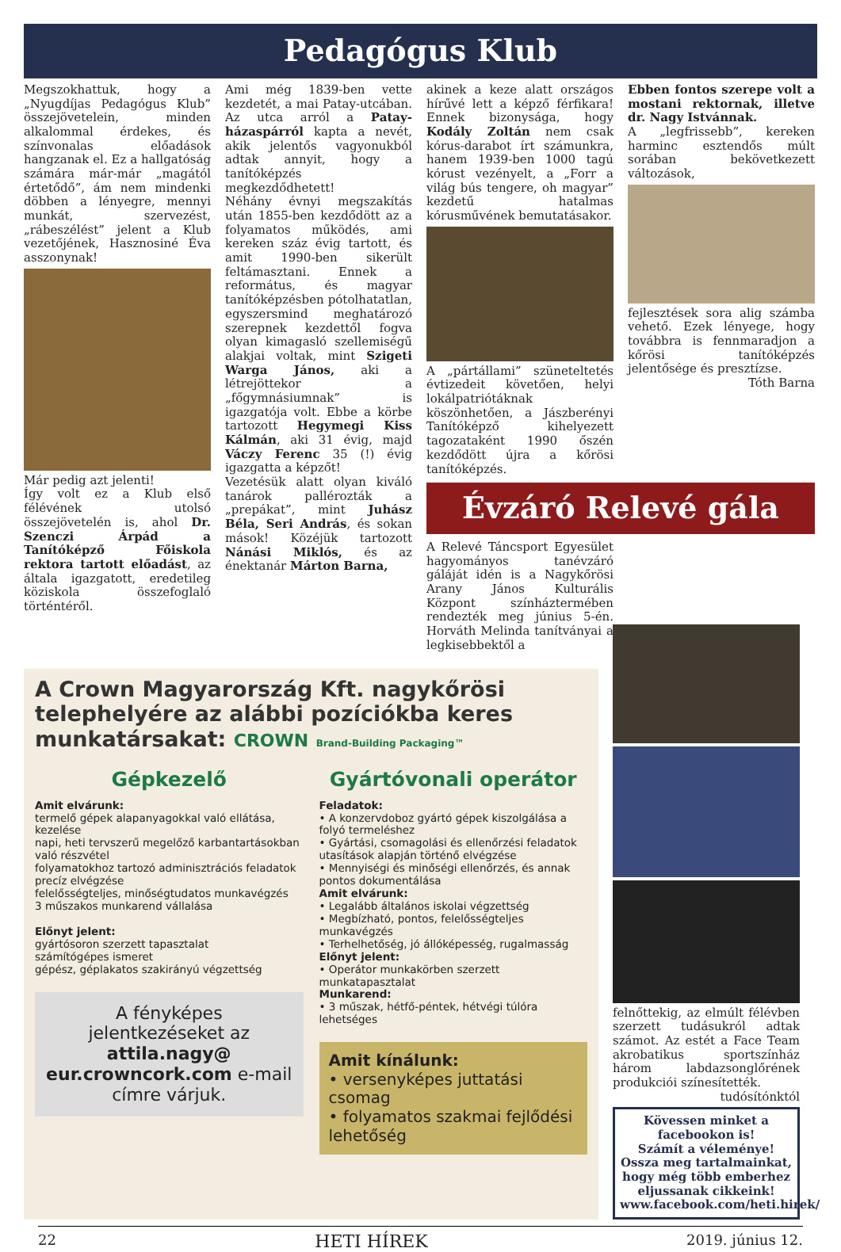Pedagógus Klub
Megszokhattuk, hogy a „Nyugdíjas Pedagógus Klub” összejövetelein, minden alkalommal érdekes, és színvonalas előadások hangzanak el. Ez a hallgatóság számára már-már „magától értetődő”, ám nem mindenki döbben a lényegre, mennyi munkát, szervezést, „rábeszélést” jelent a Klub vezetőjének, Hasznosiné Éva asszonynak!
Már pedig azt jelenti!
Így volt ez a Klub első félévének utolsó összejövetelén is, ahol Dr. Szenczi Árpád a Tanítóképző Főiskola rektora tartott előadást, az általa igazgatott, eredetileg köziskola összefoglaló történtéről.
Ami még 1839-ben vette kezdetét, a mai Patay-utcában. Az utca arról a Patay-házaspárról kapta a nevét, akik jelentős vagyonukból adtak annyit, hogy a tanítóképzés megkezdődhetett!
Néhány évnyi megszakítás után 1855-ben kezdődött az a folyamatos működés, ami kereken száz évig tartott, és amit 1990-ben sikerült feltámasztani. Ennek a református, és magyar tanítóképzésben pótolhatatlan, egyszersmind meghatározó szerepnek kezdettől fogva olyan kimagasló szellemiségű alakjai voltak, mint Szigeti Warga János, aki a létrejöttekor a „főgymnásiumnak” is igazgatója volt. Ebbe a körbe tartozott Hegymegi Kiss Kálmán, aki 31 évig, majd Váczy Ferenc 35 (!) évig igazgatta a képzőt!
Vezetésük alatt olyan kiváló tanárok pallérozták a „prepákat”, mint Juhász Béla, Seri András, és sokan mások! Közéjük tartozott Nánási Miklós, és az énektanár Márton Barna,
akinek a keze alatt országos hírűvé lett a képző férfikara! Ennek bizonysága, hogy Kodály Zoltán nem csak kórus-darabot írt számunkra, hanem 1939-ben 1000 tagú kórust vezényelt, a „Forr a világ bús tengere, oh magyar” kezdetű hatalmas kórusművének bemutatásakor.
A „pártállami” szüneteltetés évtizedeit követően, helyi lokálpatriótáknak köszönhetően, a Jászberényi Tanítóképző kihelyezett tagozataként 1990 őszén kezdődött újra a kőrösi tanítóképzés.
Ebben fontos szerepe volt a mostani rektornak, illetve dr. Nagy Istvánnak.
A „legfrissebb”, kereken harminc esztendős múlt sorában bekövetkezett változások,
fejlesztések sora alig számba vehető. Ezek lényege, hogy továbbra is fennmaradjon a kőrösi tanítóképzés jelentősége és presztízse.
Tóth Barna
Évzáró Relevé gála
A Relevé Táncsport Egyesület hagyományos tanévzáró gáláját idén is a Nagykőrösi Arany János Kulturális Központ színháztermében rendezték meg június 5-én. Horváth Melinda tanítványai a legkisebbektől a
A Crown Magyarország Kft. nagykőrösi telephelyére az alábbi pozíciókba keres munkatársakat: CROWN Brand-Building Packaging™
Gépkezelő
Amit elvárunk:
termelő gépek alapanyagokkal való ellátása, kezelése
napi, heti tervszerű megelőző karbantartásokban való részvétel
folyamatokhoz tartozó adminisztrációs feladatok precíz elvégzése
felelősségteljes, minőségtudatos munkavégzés
3 műszakos munkarend vállalása
Előnyt jelent:
gyártósoron szerzett tapasztalat
számítógépes ismeret
gépész, géplakatos szakirányú végzettség
A fényképes jelentkezéseket az attila.nagy@ eur.crowncork.com e-mail címre várjuk.
Gyártóvonali operátor
Feladatok:
• A konzervdoboz gyártó gépek kiszolgálása a folyó termeléshez
• Gyártási, csomagolási és ellenőrzési feladatok utasítások alapján történő elvégzése
• Mennyiségi és minőségi ellenőrzés, és annak pontos dokumentálása
Amit elvárunk:
• Legalább általános iskolai végzettség
• Megbízható, pontos, felelősségteljes munkavégzés
• Terhelhetőség, jó állóképesség, rugalmasság
Előnyt jelent:
• Operátor munkakörben szerzett munkatapasztalat
Munkarend:
• 3 műszak, hétfő-péntek, hétvégi túlóra lehetséges
Amit kínálunk:
• versenyképes juttatási csomag
• folyamatos szakmai fejlődési lehetőség
felnőttekig, az elmúlt félévben szerzett tudásukról adtak számot. Az estét a Face Team akrobatikus sportszínház három labdazsonglőrének produkciói színesítették.
tudósítónktól
Kövessen minket a facebookon is!
Számít a véleménye!
Ossza meg tartalmainkat, hogy még több emberhez eljussanak cikkeink!
www.facebook.com/heti.hirek/
22 HETI HÍREK 2019. június 12.